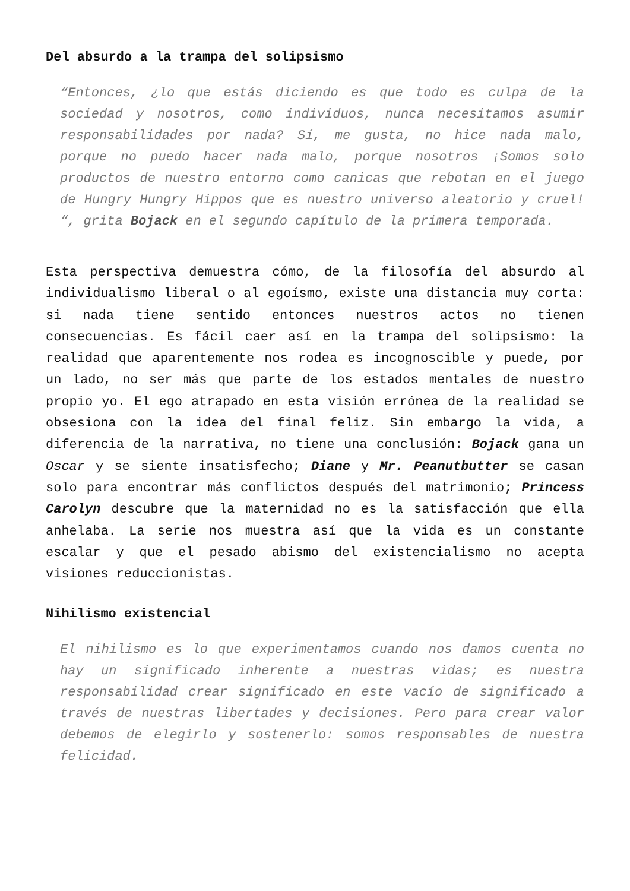Del absurdo a la trampa del solipsismo
“Entonces, ¿lo que estás diciendo es que todo es culpa de la sociedad y nosotros, como individuos, nunca necesitamos asumir responsabilidades por nada? Sí, me gusta, no hice nada malo, porque no puedo hacer nada malo, porque nosotros ¡Somos solo productos de nuestro entorno como canicas que rebotan en el juego de Hungry Hungry Hippos que es nuestro universo aleatorio y cruel! “, grita Bojack en el segundo capítulo de la primera temporada.
Esta perspectiva demuestra cómo, de la filosofía del absurdo al individualismo liberal o al egoísmo, existe una distancia muy corta: si nada tiene sentido entonces nuestros actos no tienen consecuencias. Es fácil caer así en la trampa del solipsismo: la realidad que aparentemente nos rodea es incognoscible y puede, por un lado, no ser más que parte de los estados mentales de nuestro propio yo. El ego atrapado en esta visión errónea de la realidad se obsesiona con la idea del final feliz. Sin embargo la vida, a diferencia de la narrativa, no tiene una conclusión: Bojack gana un Oscar y se siente insatisfecho; Diane y Mr. Peanutbutter se casan solo para encontrar más conflictos después del matrimonio; Princess Carolyn descubre que la maternidad no es la satisfacción que ella anhelaba. La serie nos muestra así que la vida es un constante escalar y que el pesado abismo del existencialismo no acepta visiones reduccionistas.
Nihilismo existencial
El nihilismo es lo que experimentamos cuando nos damos cuenta no hay un significado inherente a nuestras vidas; es nuestra responsabilidad crear significado en este vacío de significado a través de nuestras libertades y decisiones. Pero para crear valor debemos de elegirlo y sostenerlo: somos responsables de nuestra felicidad.